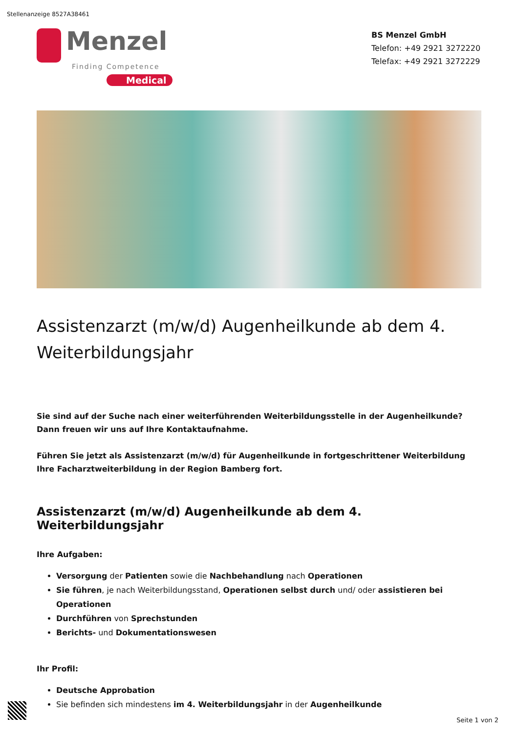Stellenanzeige 8527A38461
Menzel
Finding Competence
Medical
BS Menzel GmbH
Telefon: +49 2921 3272220
Telefax: +49 2921 3272229
Assistenzarzt (m/w/d) Augenheilkunde ab dem 4. Weiterbildungsjahr
Sie sind auf der Suche nach einer weiterführenden Weiterbildungsstelle in der Augenheilkunde? Dann freuen wir uns auf Ihre Kontaktaufnahme.
Führen Sie jetzt als Assistenzarzt (m/w/d) für Augenheilkunde in fortgeschrittener Weiterbildung Ihre Facharztweiterbildung in der Region Bamberg fort.
Assistenzarzt (m/w/d) Augenheilkunde ab dem 4. Weiterbildungsjahr
Ihre Aufgaben:
Versorgung der Patienten sowie die Nachbehandlung nach Operationen
Sie führen, je nach Weiterbildungsstand, Operationen selbst durch und/ oder assistieren bei Operationen
Durchführen von Sprechstunden
Berichts- und Dokumentationswesen
Ihr Profil:
Deutsche Approbation
Sie befinden sich mindestens im 4. Weiterbildungsjahr in der Augenheilkunde
Seite 1 von 2